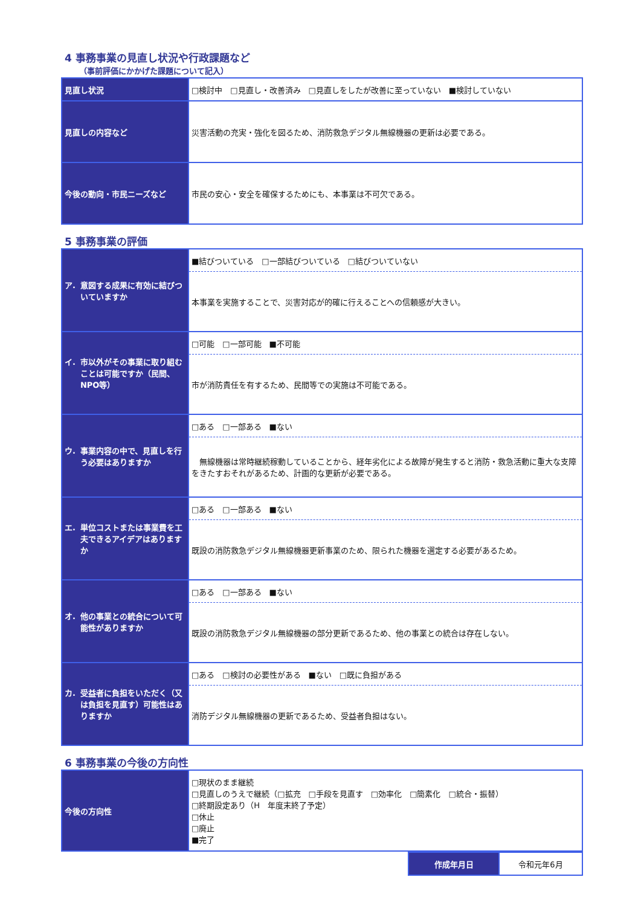4 事務事業の見直し状況や行政課題など
（事前評価にかかげた課題について記入）
| 見直し状況 | □検討中 □見直し・改善済み □見直しをしたが改善に至っていない ■検討していない |
| 見直しの内容など | 災害活動の充実・強化を図るため、消防救急デジタル無線機器の更新は必要である。 |
| 今後の動向・市民ニーズなど | 市民の安心・安全を確保するためにも、本事業は不可欠である。 |
5 事務事業の評価
| ア. 意図する成果に有効に結びついていますか | ■結びついている □一部結びついている □結びついていない |
| | 本事業を実施することで、災害対応が的確に行えることへの信頼感が大きい。 |
| イ. 市以外がその事業に取り組むことは可能ですか（民間、NPO等） | □可能 □一部可能 ■不可能 |
| | 市が消防責任を有するため、民間等での実施は不可能である。 |
| ウ. 事業内容の中で、見直しを行う必要はありますか | □ある □一部ある ■ない |
| | 無線機器は常時継続稼動していることから、経年劣化による故障が発生すると消防・救急活動に重大な支障をきたすおそれがあるため、計画的な更新が必要である。 |
| エ. 単位コストまたは事業費を工夫できるアイデアはありますか | □ある □一部ある ■ない |
| | 既設の消防救急デジタル無線機器更新事業のため、限られた機器を選定する必要があるため。 |
| オ. 他の事業との統合について可能性がありますか | □ある □一部ある ■ない |
| | 既設の消防救急デジタル無線機器の部分更新であるため、他の事業との統合は存在しない。 |
| カ. 受益者に負担をいただく（又は負担を見直す）可能性はありますか | □ある □検討の必要性がある ■ない □既に負担がある |
| | 消防デジタル無線機器の更新であるため、受益者負担はない。 |
6 事務事業の今後の方向性
| 今後の方向性 | □現状のまま継続 □見直しのうえで継続（□拡充 □手段を見直す □効率化 □簡素化 □統合・振替） □終期設定あり（H 年度末終了予定） □休止 □廃止 ■完了 |
| 作成年月日 | 令和元年6月 |